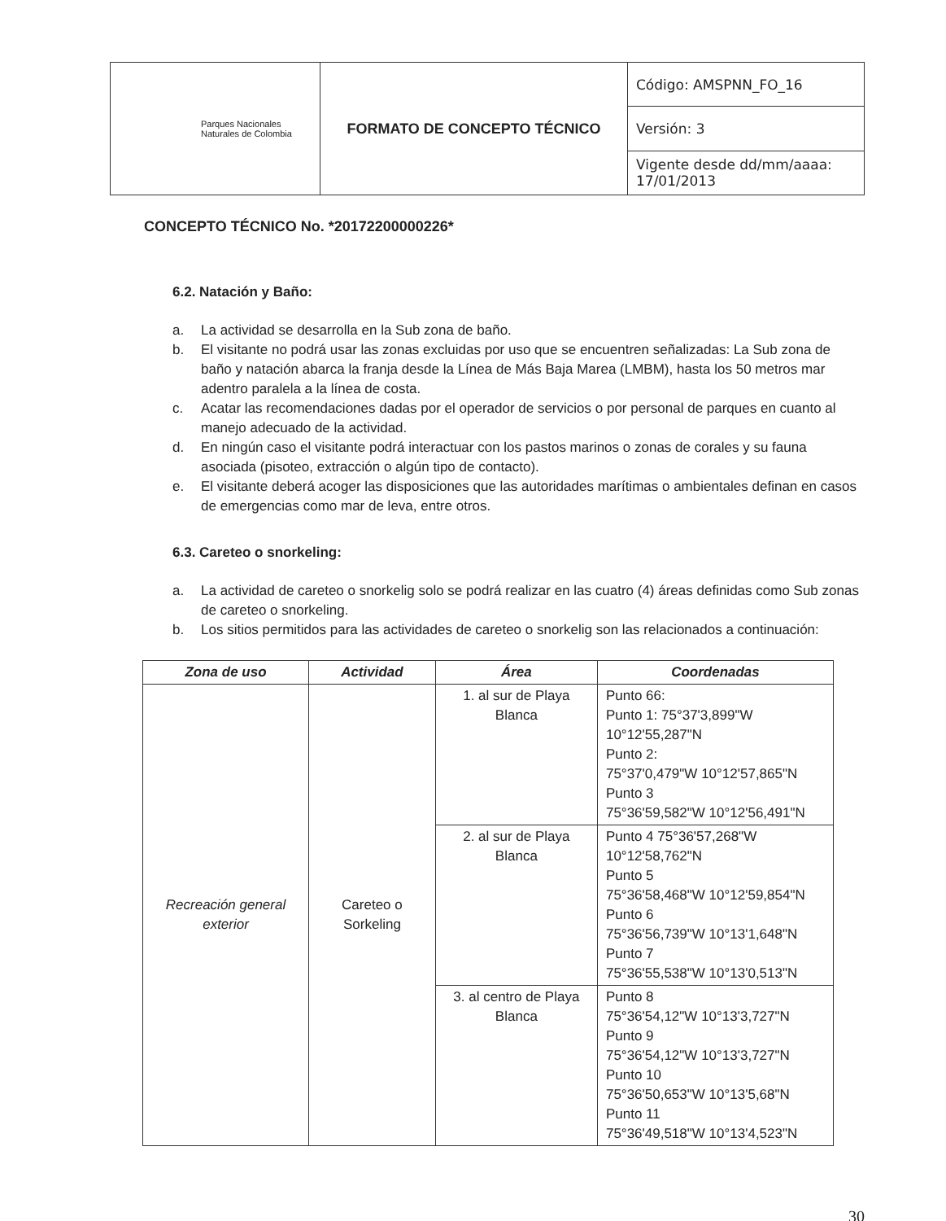| Parques Nacionales Naturales de Colombia | FORMATO DE CONCEPTO TÉCNICO | Código: AMSPNN_FO_16 |
| | | Versión: 3 |
| | | Vigente desde dd/mm/aaaa: 17/01/2013 |
CONCEPTO TÉCNICO No. *20172200000226*
6.2. Natación y Baño:
a. La actividad se desarrolla en la Sub zona de baño.
b. El visitante no podrá usar las zonas excluidas por uso que se encuentren señalizadas: La Sub zona de baño y natación abarca la franja desde la Línea de Más Baja Marea (LMBM), hasta los 50 metros mar adentro paralela a la línea de costa.
c. Acatar las recomendaciones dadas por el operador de servicios o por personal de parques en cuanto al manejo adecuado de la actividad.
d. En ningún caso el visitante podrá interactuar con los pastos marinos o zonas de corales y su fauna asociada (pisoteo, extracción o algún tipo de contacto).
e. El visitante deberá acoger las disposiciones que las autoridades marítimas o ambientales definan en casos de emergencias como mar de leva, entre otros.
6.3. Careteo o snorkeling:
a. La actividad de careteo o snorkelig solo se podrá realizar en las cuatro (4) áreas definidas como Sub zonas de careteo o snorkeling.
b. Los sitios permitidos para las actividades de careteo o snorkelig son las relacionados a continuación:
| Zona de uso | Actividad | Área | Coordenadas |
| --- | --- | --- | --- |
| Recreación general exterior | Careteo o Sorkeling | 1. al sur de Playa Blanca | Punto 66: Punto 1: 75°37'3,899"W 10°12'55,287"N Punto 2: 75°37'0,479"W 10°12'57,865"N Punto 3 75°36'59,582"W 10°12'56,491"N |
| | | 2. al sur de Playa Blanca | Punto 4 75°36'57,268"W 10°12'58,762"N Punto 5 75°36'58,468"W 10°12'59,854"N Punto 6 75°36'56,739"W 10°13'1,648"N Punto 7 75°36'55,538"W 10°13'0,513"N |
| | | 3. al centro de Playa Blanca | Punto 8 75°36'54,12"W 10°13'3,727"N Punto 9 75°36'54,12"W 10°13'3,727"N Punto 10 75°36'50,653"W 10°13'5,68"N Punto 11 75°36'49,518"W 10°13'4,523"N |
30